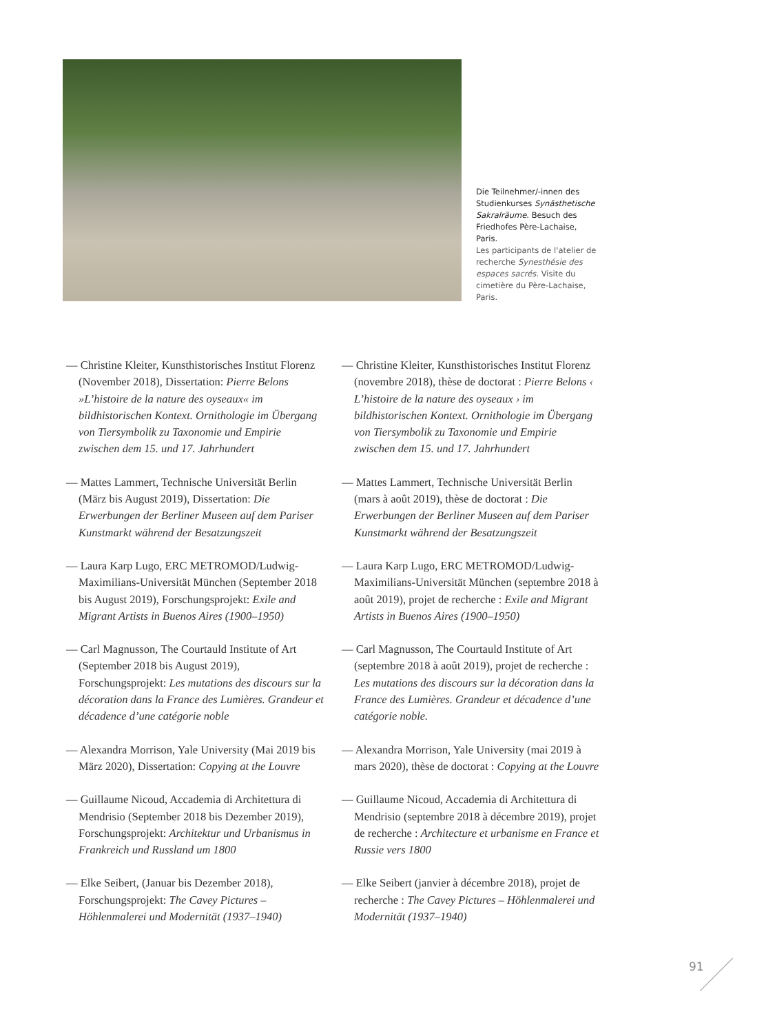Die Teilnehmer/-innen des Studienkurses Synästhetische Sakralräume. Besuch des Friedhofes Père-Lachaise, Paris.
Les participants de l'atelier de recherche Synesthésie des espaces sacrés. Visite du cimetière du Père-Lachaise, Paris.
— Christine Kleiter, Kunsthistorisches Institut Florenz (November 2018), Dissertation: Pierre Belons »L’histoire de la nature des oyseaux« im bildhistorischen Kontext. Ornithologie im Übergang von Tiersymbolik zu Taxonomie und Empirie zwischen dem 15. und 17. Jahrhundert
— Christine Kleiter, Kunsthistorisches Institut Florenz (novembre 2018), thèse de doctorat : Pierre Belons ‹ L’histoire de la nature des oyseaux › im bildhistorischen Kontext. Ornithologie im Übergang von Tiersymbolik zu Taxonomie und Empirie zwischen dem 15. und 17. Jahrhundert
— Mattes Lammert, Technische Universität Berlin (März bis August 2019), Dissertation: Die Erwerbungen der Berliner Museen auf dem Pariser Kunstmarkt während der Besatzungszeit
— Mattes Lammert, Technische Universität Berlin (mars à août 2019), thèse de doctorat : Die Erwerbungen der Berliner Museen auf dem Pariser Kunstmarkt während der Besatzungszeit
— Laura Karp Lugo, ERC METROMOD/Ludwig-Maximilians-Universität München (September 2018 bis August 2019), Forschungsprojekt: Exile and Migrant Artists in Buenos Aires (1900–1950)
— Laura Karp Lugo, ERC METROMOD/Ludwig-Maximilians-Universität München (septembre 2018 à août 2019), projet de recherche : Exile and Migrant Artists in Buenos Aires (1900–1950)
— Carl Magnusson, The Courtauld Institute of Art (September 2018 bis August 2019), Forschungsprojekt: Les mutations des discours sur la décoration dans la France des Lumières. Grandeur et décadence d’une catégorie noble
— Carl Magnusson, The Courtauld Institute of Art (septembre 2018 à août 2019), projet de recherche : Les mutations des discours sur la décoration dans la France des Lumières. Grandeur et décadence d’une catégorie noble.
— Alexandra Morrison, Yale University (Mai 2019 bis März 2020), Dissertation: Copying at the Louvre
— Alexandra Morrison, Yale University (mai 2019 à mars 2020), thèse de doctorat : Copying at the Louvre
— Guillaume Nicoud, Accademia di Architettura di Mendrisio (September 2018 bis Dezember 2019), Forschungsprojekt: Architektur und Urbanismus in Frankreich und Russland um 1800
— Guillaume Nicoud, Accademia di Architettura di Mendrisio (septembre 2018 à décembre 2019), projet de recherche : Architecture et urbanisme en France et Russie vers 1800
— Elke Seibert, (Januar bis Dezember 2018), Forschungsprojekt: The Cavey Pictures – Höhlenmalerei und Modernität (1937–1940)
— Elke Seibert (janvier à décembre 2018), projet de recherche : The Cavey Pictures – Höhlenmalerei und Modernität (1937–1940)
91